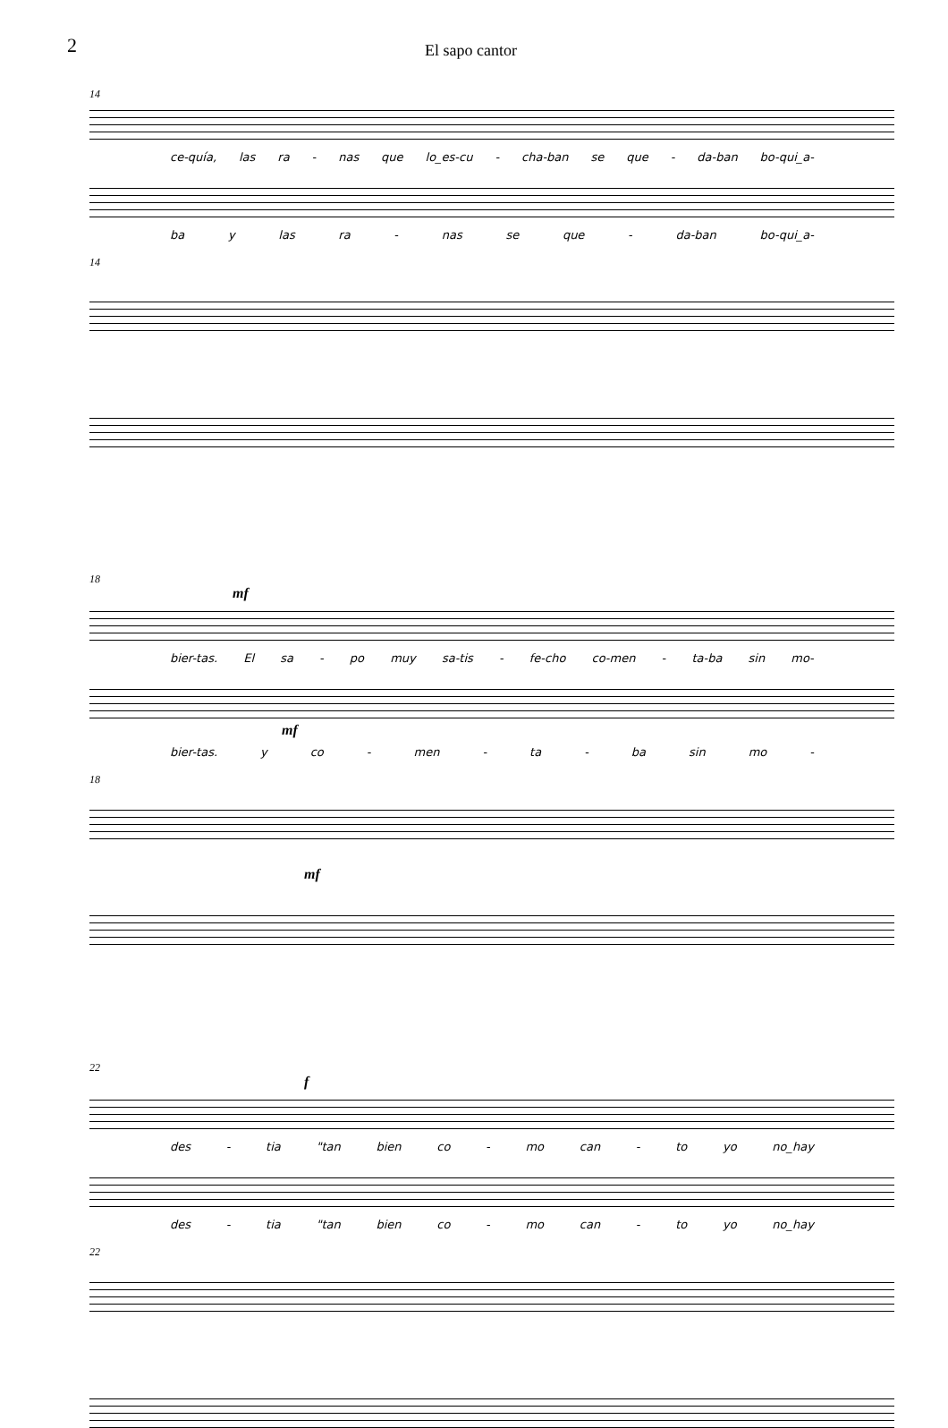2
El sapo cantor
14
ce-quía, las ra - nas que lo_es-cu - cha-ban se que - da-ban bo-qui_a-
ba y las ra - nas se que - da-ban bo-qui_a-
14
18
mf
bier-tas. El sa - po muy sa-tis - fe-cho co-men - ta-ba sin mo-
mf
bier-tas. y co - men - ta - ba sin mo -
18
mf
22
f
des - tia "tan bien co - mo can - to yo no_hay
des - tia "tan bien co - mo can - to yo no_hay
22